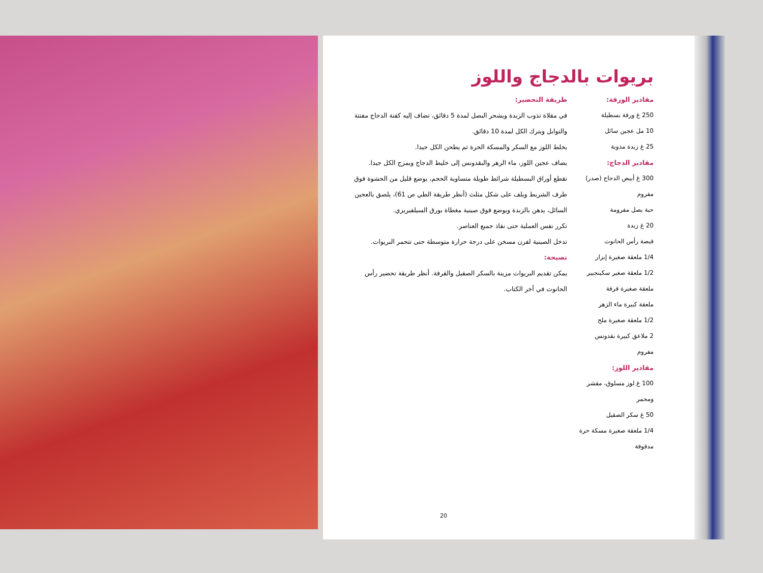بريوات بالدجاج واللوز
مقادير الورقة:
250 غ ورقة بسطيلة
10 مل عجين سائل
25 غ زبدة مذوبة
مقادير الدجاج:
300 غ أبيض الدجاج (صدر) مفروم
حبة بصل مفرومة
20 غ زبدة
قبصة رأس الحانوت
1/4 ملعقة صغيرة إبزار
1/2 ملعقة صغير سكينجبير
ملعقة صغيرة قرفة
ملعقة كبيرة ماء الزهر
1/2 ملعقة صغيرة ملح
2 ملاعق كبيرة بقدونس مفروم
مقادير اللوز:
100 غ لوز مسلوق، مقشر ومحمر
50 غ سكر الصقيل
1/4 ملعقة صغيرة مسكة حرة مدقوقة
طريقة التحضير:
في مقلاة تذوب الزبدة ويشحر البصل لمدة 5 دقائق، تضاف إليه كفتة الدجاج مفتتة والتوابل ويترك الكل لمدة 10 دقائق.
يخلط اللوز مع السكر والمسكة الحرة ثم يطحن الكل جيدا.
يضاف عجين اللوز، ماء الزهر والبقدونس إلى خليط الدجاج ويمزج الكل جيدا.
تقطع أوراق البسطيلة شرائط طويلة متساوية الحجم، يوضع قليل من الحشوة فوق طرف الشريط ويلف على شكل مثلث (أنظر طريقة الطي ص 61)، يلصق بالعجين السائل، يدهن بالزبدة ويوضع فوق صينية مغطاة بورق السيلفيريزي.
تكرر نفس العملية حتى نفاذ جميع العناصر.
تدخل الصينية لفرن مسخن على درجة حرارة متوسطة حتى تتحمر البريوات.
نصيحة:
يمكن تقديم البريوات مزينة بالسكر الصقيل والقرفة. أنظر طريقة تحضير رأس الحانوت في أخر الكتاب.
20